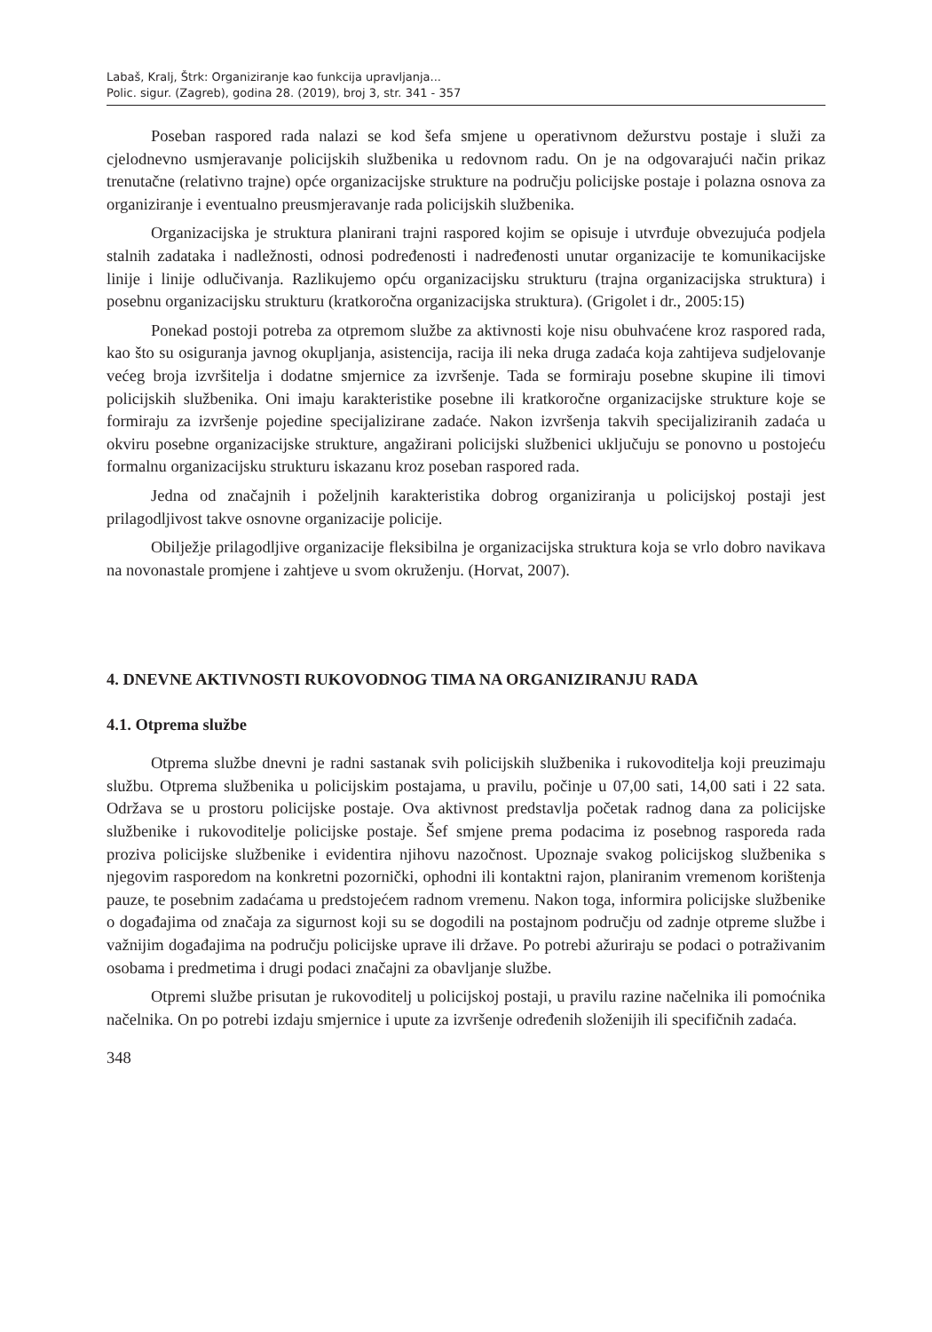Labaš, Kralj, Štrk: Organiziranje kao funkcija upravljanja...
Polic. sigur. (Zagreb), godina 28. (2019), broj 3, str. 341 - 357
Poseban raspored rada nalazi se kod šefa smjene u operativnom dežurstvu postaje i služi za cjelodnevno usmjeravanje policijskih službenika u redovnom radu. On je na odgovarajući način prikaz trenutačne (relativno trajne) opće organizacijske strukture na području policijske postaje i polazna osnova za organiziranje i eventualno preusmjeravanje rada policijskih službenika.
Organizacijska je struktura planirani trajni raspored kojim se opisuje i utvrđuje obvezujuća podjela stalnih zadataka i nadležnosti, odnosi podređenosti i nadređenosti unutar organizacije te komunikacijske linije i linije odlučivanja. Razlikujemo opću organizacijsku strukturu (trajna organizacijska struktura) i posebnu organizacijsku strukturu (kratkoročna organizacijska struktura). (Grigolet i dr., 2005:15)
Ponekad postoji potreba za otpremom službe za aktivnosti koje nisu obuhvaćene kroz raspored rada, kao što su osiguranja javnog okupljanja, asistencija, racija ili neka druga zadaća koja zahtijeva sudjelovanje većeg broja izvršitelja i dodatne smjernice za izvršenje. Tada se formiraju posebne skupine ili timovi policijskih službenika. Oni imaju karakteristike posebne ili kratkoročne organizacijske strukture koje se formiraju za izvršenje pojedine specijalizirane zadaće. Nakon izvršenja takvih specijaliziranih zadaća u okviru posebne organizacijske strukture, angažirani policijski službenici uključuju se ponovno u postojeću formalnu organizacijsku strukturu iskazanu kroz poseban raspored rada.
Jedna od značajnih i poželjnih karakteristika dobrog organiziranja u policijskoj postaji jest prilagodljivost takve osnovne organizacije policije.
Obilježje prilagodljive organizacije fleksibilna je organizacijska struktura koja se vrlo dobro navikava na novonastale promjene i zahtjeve u svom okruženju. (Horvat, 2007).
4. DNEVNE AKTIVNOSTI RUKOVODNOG TIMA NA ORGANIZIRANJU RADA
4.1. Otprema službe
Otprema službe dnevni je radni sastanak svih policijskih službenika i rukovoditelja koji preuzimaju službu. Otprema službenika u policijskim postajama, u pravilu, počinje u 07,00 sati, 14,00 sati i 22 sata. Održava se u prostoru policijske postaje. Ova aktivnost predstavlja početak radnog dana za policijske službenike i rukovoditelje policijske postaje. Šef smjene prema podacima iz posebnog rasporeda rada proziva policijske službenike i evidentira njihovu nazočnost. Upoznaje svakog policijskog službenika s njegovim rasporedom na konkretni pozornički, ophodni ili kontaktni rajon, planiranim vremenom korištenja pauze, te posebnim zadaćama u predstojećem radnom vremenu. Nakon toga, informira policijske službenike o događajima od značaja za sigurnost koji su se dogodili na postajnom području od zadnje otpreme službe i važnijim događajima na području policijske uprave ili države. Po potrebi ažuriraju se podaci o potraživanim osobama i predmetima i drugi podaci značajni za obavljanje službe.
Otpremi službe prisutan je rukovoditelj u policijskoj postaji, u pravilu razine načelnika ili pomoćnika načelnika. On po potrebi izdaju smjernice i upute za izvršenje određenih složenijih ili specifičnih zadaća.
348